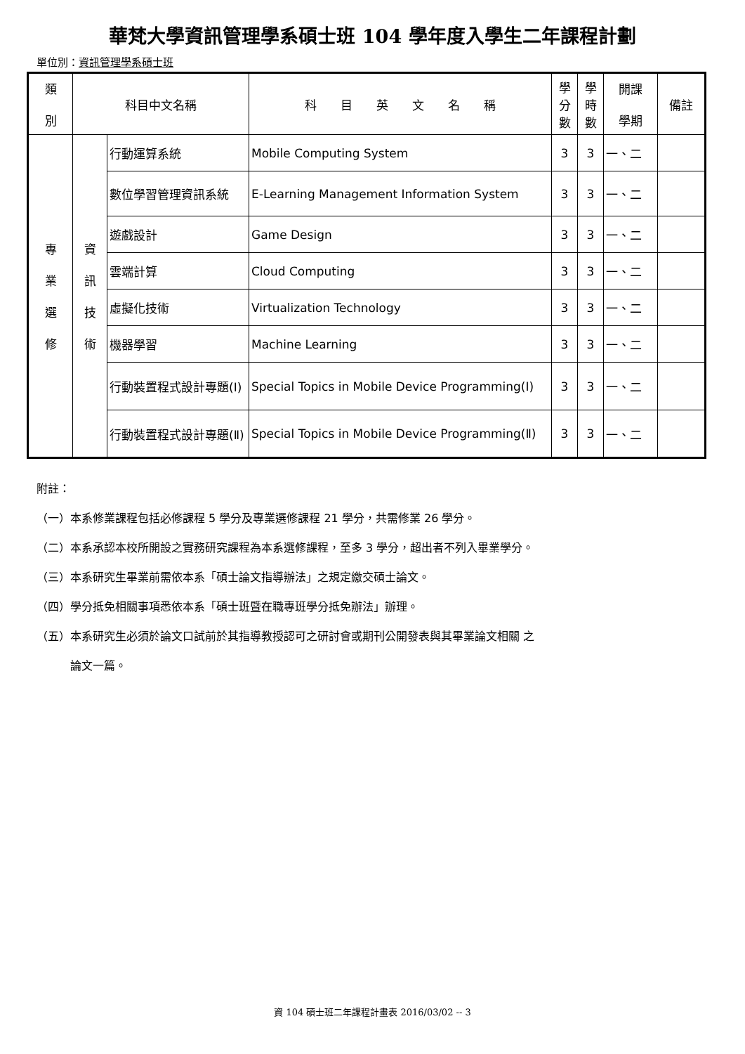華梵大學資訊管理學系碩士班 104 學年度入學生二年課程計劃
單位別：資訊管理學系碩士班
| 類 別 | 科目中文名稱 | | 科 目 英 文 名 稱 | 學 分 數 | 學 時 數 | 開課 學期 | 備註 |
| --- | --- | --- | --- | --- | --- | --- | --- |
| 專 業 選 修 | 資 訊 技 術 | 行動運算系統 | Mobile Computing System | 3 | 3 | 一、二 | |
| | | 數位學習管理資訊系統 | E-Learning Management Information System | 3 | 3 | 一、二 | |
| | | 遊戲設計 | Game Design | 3 | 3 | 一、二 | |
| | | 雲端計算 | Cloud Computing | 3 | 3 | 一、二 | |
| | | 虛擬化技術 | Virtualization Technology | 3 | 3 | 一、二 | |
| | | 機器學習 | Machine Learning | 3 | 3 | 一、二 | |
| | | 行動裝置程式設計專題(Ⅰ) | Special Topics in Mobile Device Programming(Ⅰ) | 3 | 3 | 一、二 | |
| | | 行動裝置程式設計專題(Ⅱ) | Special Topics in Mobile Device Programming(Ⅱ) | 3 | 3 | 一、二 | |
附註：
（一）本系修業課程包括必修課程 5 學分及專業選修課程 21 學分，共需修業 26 學分。
（二）本系承認本校所開設之實務研究課程為本系選修課程，至多 3 學分，超出者不列入畢業學分。
（三）本系研究生畢業前需依本系「碩士論文指導辦法」之規定繳交碩士論文。
（四）學分抵免相關事項悉依本系「碩士班暨在職專班學分抵免辦法」辦理。
（五）本系研究生必須於論文口試前於其指導教授認可之研討會或期刊公開發表與其畢業論文相關 之
　　　論文一篇。
資 104 碩士班二年課程計畫表 2016/03/02 -- 3